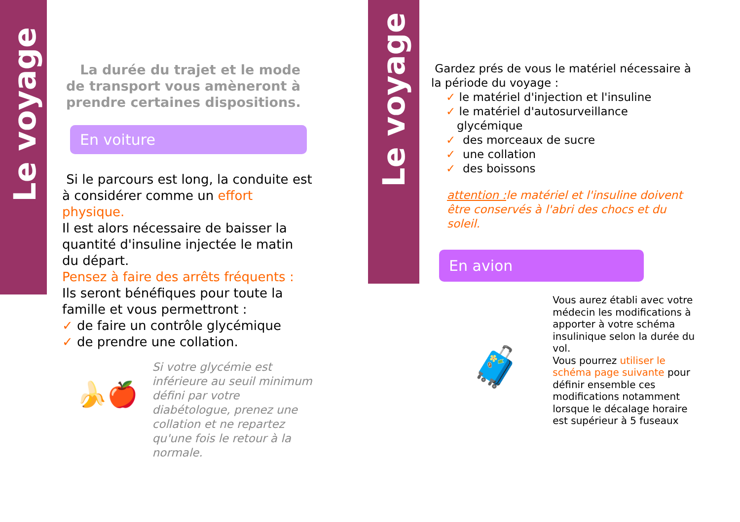Le voyage
Le voyage
La durée du trajet et le mode de transport vous amèneront à prendre certaines dispositions.
En voiture
Si le parcours est long, la conduite est à considérer comme un effort physique.
Il est alors nécessaire de baisser la quantité d'insuline injectée le matin du départ.
Pensez à faire des arrêts fréquents :
Ils seront bénéfiques pour toute la famille et vous permettront :
✓ de faire un contrôle glycémique
✓ de prendre une collation.
🍌🍎
Si votre glycémie est inférieure au seuil minimum défini par votre diabétologue, prenez une collation et ne repartez qu'une fois le retour à la normale.
Gardez prés de vous le matériel nécessaire à la période du voyage :
✓ le matériel d'injection et l'insuline
✓ le matériel d'autosurveillance
glycémique
✓ des morceaux de sucre
✓ une collation
✓ des boissons
attention : le matériel et l'insuline doivent être conservés à l'abri des chocs et du soleil.
En avion
🧳
Vous aurez établi avec votre médecin les modifications à apporter à votre schéma insulinique selon la durée du vol.
Vous pourrez utiliser le schéma page suivante pour définir ensemble ces modifications notamment lorsque le décalage horaire est supérieur à 5 fuseaux